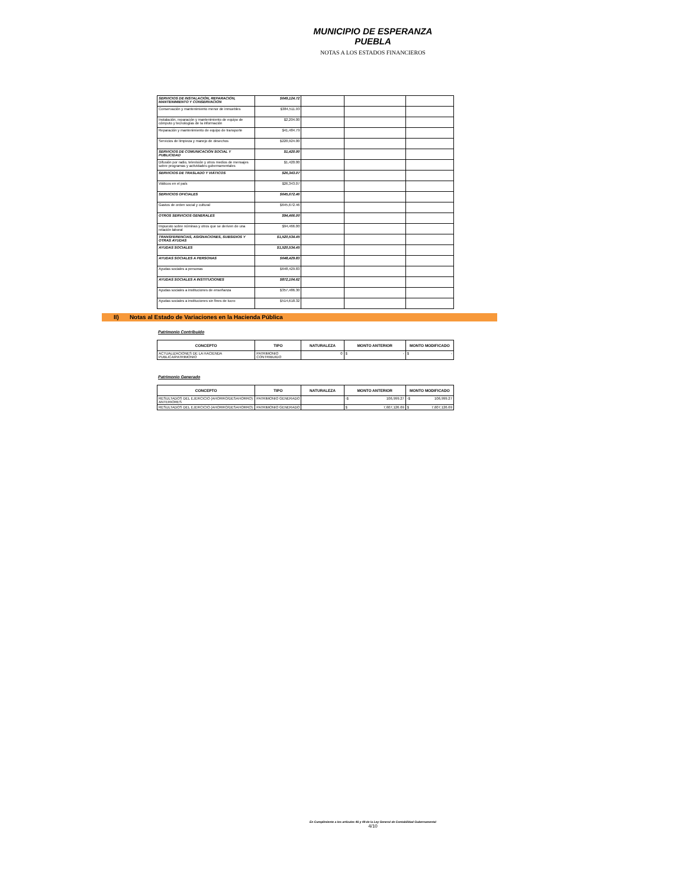MUNICIPIO DE ESPERANZA PUEBLA
NOTAS A LOS ESTADOS FINANCIEROS
| SERVICIOS DE INSTALACIÓN, REPARACIÓN, MANTENIMIENTO Y CONSERVACIÓN | $649,124.72 | | | |
| Conservación y mantenimiento menor de inmuebles | $384,511.93 | | | |
| Instalación, reparación y mantenimiento de equipo de cómputo y tecnologías de la información | $2,204.00 | | | |
| Reparación y mantenimiento de equipo de transporte | $41,484.79 | | | |
| Servicios de limpieza y manejo de desechos | $220,924.00 | | | |
| SERVICIOS DE COMUNICACIÓN SOCIAL Y PUBLICIDAD | $1,420.00 | | | |
| Difusión por radio, televisión y otros medios de mensajes sobre programas y actividades gubernamentales | $1,420.00 | | | |
| SERVICIOS DE TRASLADO Y VIÁTICOS | $26,343.07 | | | |
| Viáticos en el país | $26,343.07 | | | |
| SERVICIOS OFICIALES | $645,672.46 | | | |
| Gastos de orden social y cultural | $645,672.46 | | | |
| OTROS SERVICIOS GENERALES | $94,466.00 | | | |
| Impuesto sobre nóminas y otros que se deriven de una relación laboral | $94,466.00 | | | |
| TRANSFERENCIAS, ASIGNACIONES, SUBSIDIOS Y OTRAS AYUDAS | $1,520,534.45 | | | |
| AYUDAS SOCIALES | $1,520,534.45 | | | |
| AYUDAS SOCIALES A PERSONAS | $648,429.83 | | | |
| Ayudas sociales a personas | $648,429.83 | | | |
| AYUDAS SOCIALES A INSTITUCIONES | $872,104.62 | | | |
| Ayudas sociales a instituciones de enseñanza | $357,486.30 | | | |
| Ayudas sociales a instituciones sin fines de lucro | $514,618.32 | | | |
II) Notas al Estado de Variaciones en la Hacienda Pública
Patrimonio Contribuido
| CONCEPTO | TIPO | NATURALEZA | MONTO ANTERIOR | MONTO MODIFICADO |
| --- | --- | --- | --- | --- |
| ACTUALIZACIONES DE LA HACIENDA PUBLICA/PATRIMONIO | PATRIMONIO CONTRIBUIDO | 0 | $ - | $ - |
Patrimonio Generado
| CONCEPTO | TIPO | NATURALEZA | MONTO ANTERIOR | MONTO MODIFICADO |
| --- | --- | --- | --- | --- |
| RESULTADOS DEL EJERCICIO (AHORRO/DESAHORRO) ANTERIORES | PATRIMONIO GENERADO | | -$ 106,999.27 | -$ 106,999.27 |
| RESULTADOS DEL EJERCICIO (AHORRO/DESAHORRO) | PATRIMONIO GENERADO | | $ 7,607,126.69 | $ 7,607,126.69 |
En Cumplimiento a los artículos 46 y 49 de la Ley General de Contabilidad Gubernamental
4/10